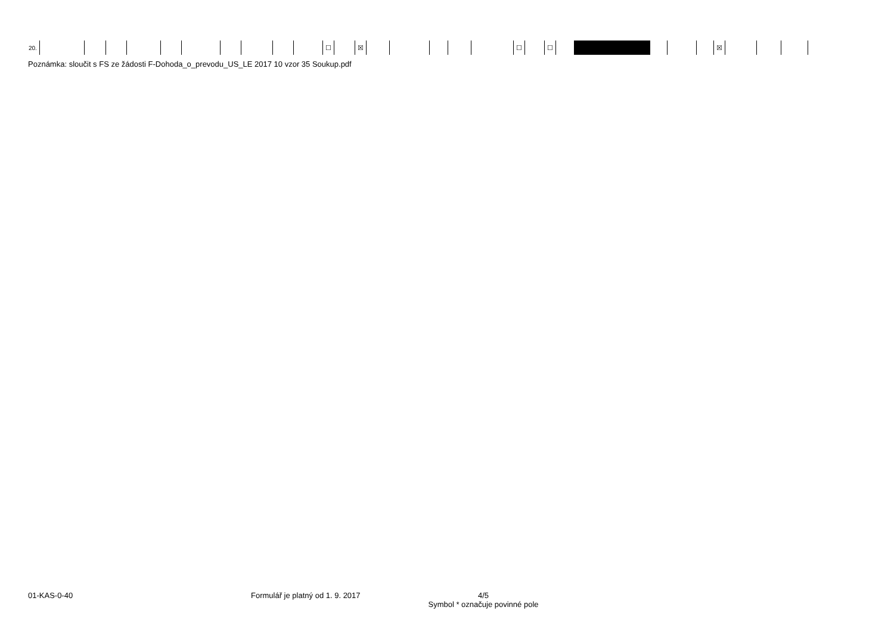| 20. | | | | | | | | | | | ☐ | | ☒ | | | | | | ☐ | | ☐ | | | | | | ☒ | | | |
Poznámka: sloučit s FS ze žádosti F-Dohoda_o_prevodu_US_LE 2017 10 vzor 35 Soukup.pdf
01-KAS-0-40 Formulář je platný od 1. 9. 2017
4/5
Symbol * označuje povinné pole